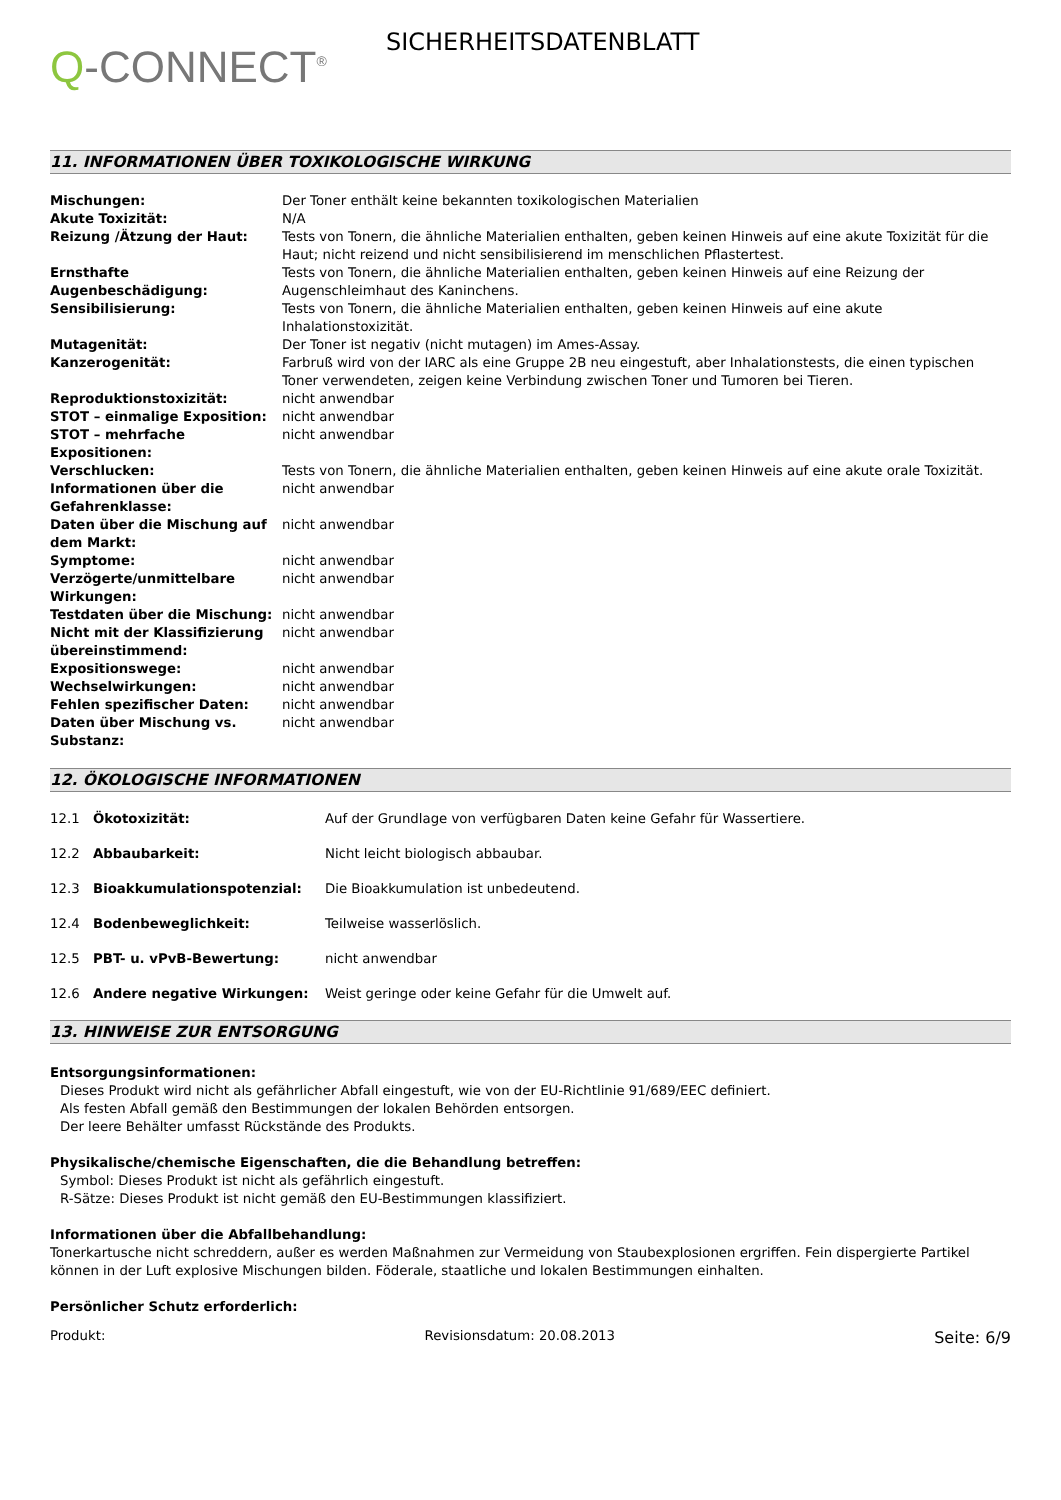Q-CONNECT<sup>®</sup>
SICHERHEITSDATENBLATT
11. INFORMATIONEN ÜBER TOXIKOLOGISCHE WIRKUNG
| Mischungen: | Der Toner enthält keine bekannten toxikologischen Materialien |
| Akute Toxizität: | N/A |
| Reizung /Ätzung der Haut: | Tests von Tonern, die ähnliche Materialien enthalten, geben keinen Hinweis auf eine akute Toxizität für die Haut; nicht reizend und nicht sensibilisierend im menschlichen Pflastertest. |
| Ernsthafte Augenbeschädigung: | Tests von Tonern, die ähnliche Materialien enthalten, geben keinen Hinweis auf eine Reizung der Augenschleimhaut des Kaninchens. |
| Sensibilisierung: | Tests von Tonern, die ähnliche Materialien enthalten, geben keinen Hinweis auf eine akute Inhalationstoxizität. |
| Mutagenität: | Der Toner ist negativ (nicht mutagen) im Ames-Assay. |
| Kanzerogenität: | Farbruß wird von der IARC als eine Gruppe 2B neu eingestuft, aber Inhalationstests, die einen typischen Toner verwendeten, zeigen keine Verbindung zwischen Toner und Tumoren bei Tieren. |
| Reproduktionstoxizität: | nicht anwendbar |
| STOT – einmalige Exposition: | nicht anwendbar |
| STOT – mehrfache Expositionen: | nicht anwendbar |
| Verschlucken: | Tests von Tonern, die ähnliche Materialien enthalten, geben keinen Hinweis auf eine akute orale Toxizität. |
| Informationen über die Gefahrenklasse: | nicht anwendbar |
| Daten über die Mischung auf dem Markt: | nicht anwendbar |
| Symptome: | nicht anwendbar |
| Verzögerte/unmittelbare Wirkungen: | nicht anwendbar |
| Testdaten über die Mischung: | nicht anwendbar |
| Nicht mit der Klassifizierung übereinstimmend: | nicht anwendbar |
| Expositionswege: | nicht anwendbar |
| Wechselwirkungen: | nicht anwendbar |
| Fehlen spezifischer Daten: | nicht anwendbar |
| Daten über Mischung vs. Substanz: | nicht anwendbar |
12. ÖKOLOGISCHE INFORMATIONEN
| 12.1 | Ökotoxizität: | Auf der Grundlage von verfügbaren Daten keine Gefahr für Wassertiere. |
| 12.2 | Abbaubarkeit: | Nicht leicht biologisch abbaubar. |
| 12.3 | Bioakkumulationspotenzial: | Die Bioakkumulation ist unbedeutend. |
| 12.4 | Bodenbeweglichkeit: | Teilweise wasserlöslich. |
| 12.5 | PBT- u. vPvB-Bewertung: | nicht anwendbar |
| 12.6 | Andere negative Wirkungen: | Weist geringe oder keine Gefahr für die Umwelt auf. |
13. HINWEISE ZUR ENTSORGUNG
Entsorgungsinformationen:
Dieses Produkt wird nicht als gefährlicher Abfall eingestuft, wie von der EU-Richtlinie 91/689/EEC definiert.
Als festen Abfall gemäß den Bestimmungen der lokalen Behörden entsorgen.
Der leere Behälter umfasst Rückstände des Produkts.
Physikalische/chemische Eigenschaften, die die Behandlung betreffen:
Symbol: Dieses Produkt ist nicht als gefährlich eingestuft.
R-Sätze: Dieses Produkt ist nicht gemäß den EU-Bestimmungen klassifiziert.
Informationen über die Abfallbehandlung:
Tonerkartusche nicht schreddern, außer es werden Maßnahmen zur Vermeidung von Staubexplosionen ergriffen. Fein dispergierte Partikel können in der Luft explosive Mischungen bilden. Föderale, staatliche und lokalen Bestimmungen einhalten.
Persönlicher Schutz erforderlich:
Produkt: Revisionsdatum: 20.08.2013 Seite: 6/9